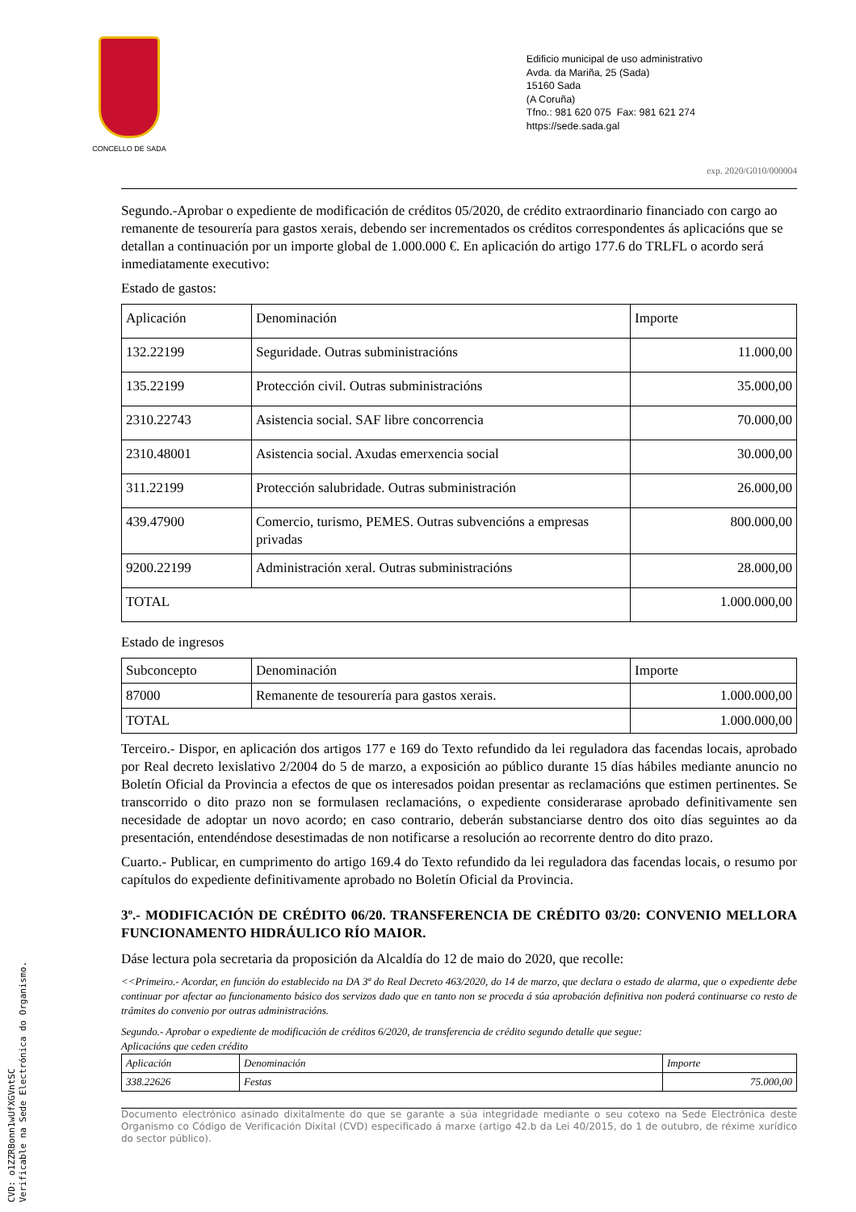CONCELLO DE SADA
Edificio municipal de uso administrativo
Avda. da Mariña, 25 (Sada)
15160 Sada
(A Coruña)
Tfno.: 981 620 075 Fax: 981 621 274
https://sede.sada.gal
exp. 2020/G010/000004
Segundo.-Aprobar o expediente de modificación de créditos 05/2020, de crédito extraordinario financiado con cargo ao remanente de tesourería para gastos xerais, debendo ser incrementados os créditos correspondentes ás aplicacións que se detallan a continuación por un importe global de 1.000.000 €. En aplicación do artigo 177.6 do TRLFL o acordo será inmediatamente executivo:
Estado de gastos:
| Aplicación | Denominación | Importe |
| --- | --- | --- |
| 132.22199 | Seguridade. Outras subministracións | 11.000,00 |
| 135.22199 | Protección civil. Outras subministracións | 35.000,00 |
| 2310.22743 | Asistencia social. SAF libre concorrencia | 70.000,00 |
| 2310.48001 | Asistencia social. Axudas emerxencia social | 30.000,00 |
| 311.22199 | Protección salubridade. Outras subministración | 26.000,00 |
| 439.47900 | Comercio, turismo, PEMES. Outras subvencións a empresas privadas | 800.000,00 |
| 9200.22199 | Administración xeral. Outras subministracións | 28.000,00 |
| TOTAL | | 1.000.000,00 |
Estado de ingresos
| Subconcepto | Denominación | Importe |
| --- | --- | --- |
| 87000 | Remanente de tesourería para gastos xerais. | 1.000.000,00 |
| TOTAL | | 1.000.000,00 |
Terceiro.- Dispor, en aplicación dos artigos 177 e 169 do Texto refundido da lei reguladora das facendas locais, aprobado por Real decreto lexislativo 2/2004 do 5 de marzo, a exposición ao público durante 15 días hábiles mediante anuncio no Boletín Oficial da Provincia a efectos de que os interesados poidan presentar as reclamacións que estimen pertinentes. Se transcorrido o dito prazo non se formulasen reclamacións, o expediente considerarase aprobado definitivamente sen necesidade de adoptar un novo acordo; en caso contrario, deberán substanciarse dentro dos oito días seguintes ao da presentación, entendéndose desestimadas de non notificarse a resolución ao recorrente dentro do dito prazo.
Cuarto.- Publicar, en cumprimento do artigo 169.4 do Texto refundido da lei reguladora das facendas locais, o resumo por capítulos do expediente definitivamente aprobado no Boletín Oficial da Provincia.
3º.- MODIFICACIÓN DE CRÉDITO 06/20. TRANSFERENCIA DE CRÉDITO 03/20: CONVENIO MELLORA FUNCIONAMENTO HIDRÁULICO RÍO MAIOR.
Dáse lectura pola secretaria da proposición da Alcaldía do 12 de maio do 2020, que recolle:
<<Primeiro.- Acordar, en función do establecido na DA 3ª do Real Decreto 463/2020, do 14 de marzo, que declara o estado de alarma, que o expediente debe continuar por afectar ao funcionamento básico dos servizos dado que en tanto non se proceda á súa aprobación definitiva non poderá continuarse co resto de trámites do convenio por outras administracións.
Segundo.- Aprobar o expediente de modificación de créditos 6/2020, de transferencia de crédito segundo detalle que segue:
Aplicacións que ceden crédito
| Aplicación | Denominación | Importe |
| --- | --- | --- |
| 338.22626 | Festas | 75.000,00 |
Documento electrónico asinado dixitalmente do que se garante a súa integridade mediante o seu cotexo na Sede Electrónica deste Organismo co Código de Verificación Dixital (CVD) especificado á marxe (artigo 42.b da Lei 40/2015, do 1 de outubro, de réxime xurídico do sector público).
CVD: o1ZZRBonn1wUfXGVntSC
Verificable na Sede Electrónica do Organismo.